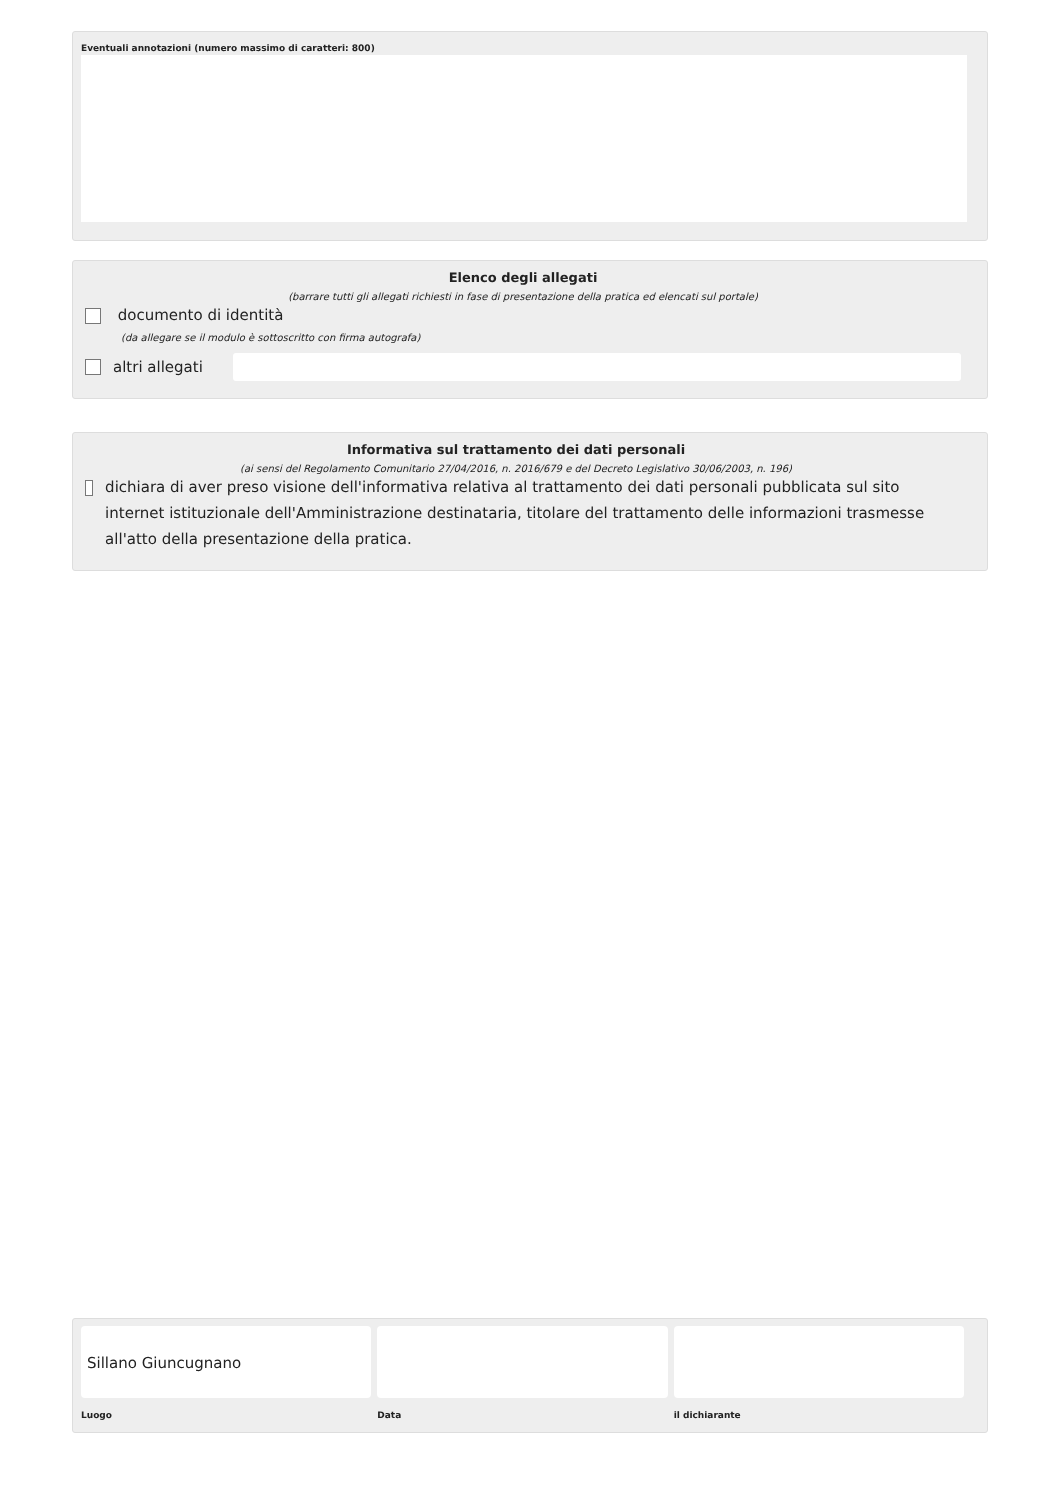Eventuali annotazioni (numero massimo di caratteri: 800)
Elenco degli allegati
(barrare tutti gli allegati richiesti in fase di presentazione della pratica ed elencati sul portale)
documento di identità
(da allegare se il modulo è sottoscritto con firma autografa)
altri allegati
Informativa sul trattamento dei dati personali
(ai sensi del Regolamento Comunitario 27/04/2016, n. 2016/679 e del Decreto Legislativo 30/06/2003, n. 196)
dichiara di aver preso visione dell'informativa relativa al trattamento dei dati personali pubblicata sul sito internet istituzionale dell'Amministrazione destinataria, titolare del trattamento delle informazioni trasmesse all'atto della presentazione della pratica.
Sillano Giuncugnano
Luogo
Data il dichiarante